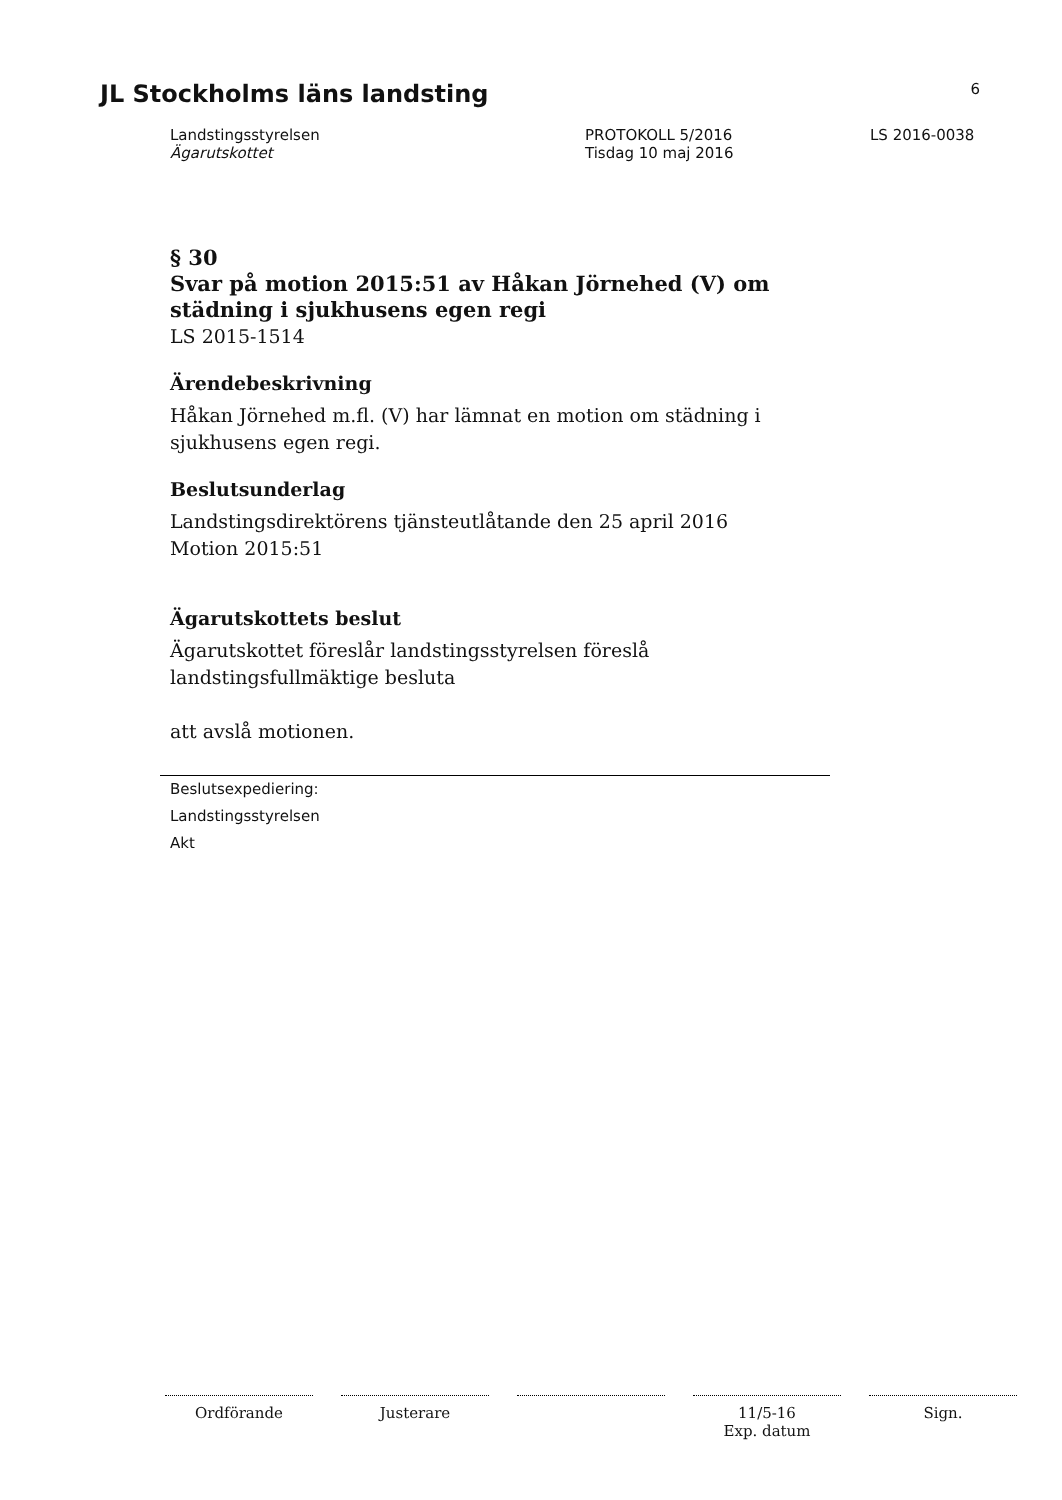JL Stockholms läns landsting 6
Landstingsstyrelsen
Ägarutskottet
PROTOKOLL 5/2016
Tisdag 10 maj 2016
LS 2016-0038
§ 30
Svar på motion 2015:51 av Håkan Jörnehed (V) om städning i sjukhusens egen regi
LS 2015-1514
Ärendebeskrivning
Håkan Jörnehed m.fl. (V) har lämnat en motion om städning i sjukhusens egen regi.
Beslutsunderlag
Landstingsdirektörens tjänsteutlåtande den 25 april 2016
Motion 2015:51
Ägarutskottets beslut
Ägarutskottet föreslår landstingsstyrelsen föreslå landstingsfullmäktige besluta
att avslå motionen.
Beslutsexpediering:
Landstingsstyrelsen
Akt
Ordförande Justerare 11/5-16
Exp. datum
Sign.